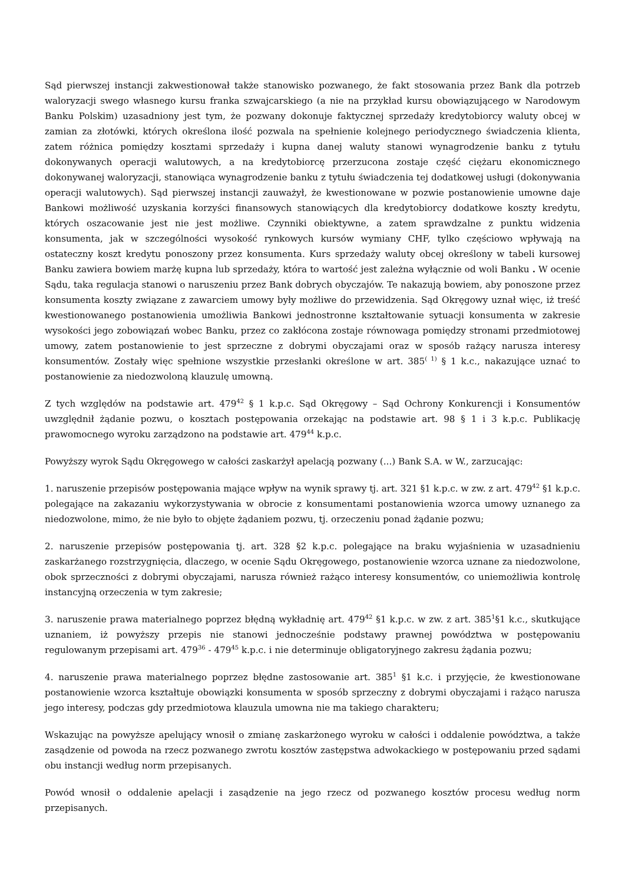Sąd pierwszej instancji zakwestionował także stanowisko pozwanego, że fakt stosowania przez Bank dla potrzeb waloryzacji swego własnego kursu franka szwajcarskiego (a nie na przykład kursu obowiązującego w Narodowym Banku Polskim) uzasadniony jest tym, że pozwany dokonuje faktycznej sprzedaży kredytobiorcy waluty obcej w zamian za złotówki, których określona ilość pozwala na spełnienie kolejnego periodycznego świadczenia klienta, zatem różnica pomiędzy kosztami sprzedaży i kupna danej waluty stanowi wynagrodzenie banku z tytułu dokonywanych operacji walutowych, a na kredytobiorcę przerzucona zostaje część ciężaru ekonomicznego dokonywanej waloryzacji, stanowiąca wynagrodzenie banku z tytułu świadczenia tej dodatkowej usługi (dokonywania operacji walutowych). Sąd pierwszej instancji zauważył, że kwestionowane w pozwie postanowienie umowne daje Bankowi możliwość uzyskania korzyści finansowych stanowiących dla kredytobiorcy dodatkowe koszty kredytu, których oszacowanie jest nie jest możliwe. Czynniki obiektywne, a zatem sprawdzalne z punktu widzenia konsumenta, jak w szczególności wysokość rynkowych kursów wymiany CHF, tylko częściowo wpływają na ostateczny koszt kredytu ponoszony przez konsumenta. Kurs sprzedaży waluty obcej określony w tabeli kursowej Banku zawiera bowiem marżę kupna lub sprzedaży, która to wartość jest zależna wyłącznie od woli Banku . W ocenie Sądu, taka regulacja stanowi o naruszeniu przez Bank dobrych obyczajów. Te nakazują bowiem, aby ponoszone przez konsumenta koszty związane z zawarciem umowy były możliwe do przewidzenia. Sąd Okręgowy uznał więc, iż treść kwestionowanego postanowienia umożliwia Bankowi jednostronne kształtowanie sytuacji konsumenta w zakresie wysokości jego zobowiązań wobec Banku, przez co zakłócona zostaje równowaga pomiędzy stronami przedmiotowej umowy, zatem postanowienie to jest sprzeczne z dobrymi obyczajami oraz w sposób rażący narusza interesy konsumentów. Zostały więc spełnione wszystkie przesłanki określone w art. 385<sup>( 1)</sup> § 1 k.c., nakazujące uznać to postanowienie za niedozwoloną klauzulę umowną.
Z tych względów na podstawie art. 479<sup>42</sup> § 1 k.p.c. Sąd Okręgowy – Sąd Ochrony Konkurencji i Konsumentów uwzględnił żądanie pozwu, o kosztach postępowania orzekając na podstawie art. 98 § 1 i 3 k.p.c. Publikację prawomocnego wyroku zarządzono na podstawie art. 479<sup>44</sup> k.p.c.
Powyższy wyrok Sądu Okręgowego w całości zaskarżył apelacją pozwany (...) Bank S.A. w W., zarzucając:
1. naruszenie przepisów postępowania mające wpływ na wynik sprawy tj. art. 321 §1 k.p.c. w zw. z art. 479<sup>42</sup> §1 k.p.c. polegające na zakazaniu wykorzystywania w obrocie z konsumentami postanowienia wzorca umowy uznanego za niedozwolone, mimo, że nie było to objęte żądaniem pozwu, tj. orzeczeniu ponad żądanie pozwu;
2. naruszenie przepisów postępowania tj. art. 328 §2 k.p.c. polegające na braku wyjaśnienia w uzasadnieniu zaskarżanego rozstrzygnięcia, dlaczego, w ocenie Sądu Okręgowego, postanowienie wzorca uznane za niedozwolone, obok sprzeczności z dobrymi obyczajami, narusza również rażąco interesy konsumentów, co uniemożliwia kontrolę instancyjną orzeczenia w tym zakresie;
3. naruszenie prawa materialnego poprzez błędną wykładnię art. 479<sup>42</sup> §1 k.p.c. w zw. z art. 385<sup>1</sup>§1 k.c., skutkujące uznaniem, iż powyższy przepis nie stanowi jednocześnie podstawy prawnej powództwa w postępowaniu regulowanym przepisami art. 479<sup>36</sup> - 479<sup>45</sup> k.p.c. i nie determinuje obligatoryjnego zakresu żądania pozwu;
4. naruszenie prawa materialnego poprzez błędne zastosowanie art. 385<sup>1</sup> §1 k.c. i przyjęcie, że kwestionowane postanowienie wzorca kształtuje obowiązki konsumenta w sposób sprzeczny z dobrymi obyczajami i rażąco narusza jego interesy, podczas gdy przedmiotowa klauzula umowna nie ma takiego charakteru;
Wskazując na powyższe apelujący wnosił o zmianę zaskarżonego wyroku w całości i oddalenie powództwa, a także zasądzenie od powoda na rzecz pozwanego zwrotu kosztów zastępstwa adwokackiego w postępowaniu przed sądami obu instancji według norm przepisanych.
Powód wnosił o oddalenie apelacji i zasądzenie na jego rzecz od pozwanego kosztów procesu według norm przepisanych.